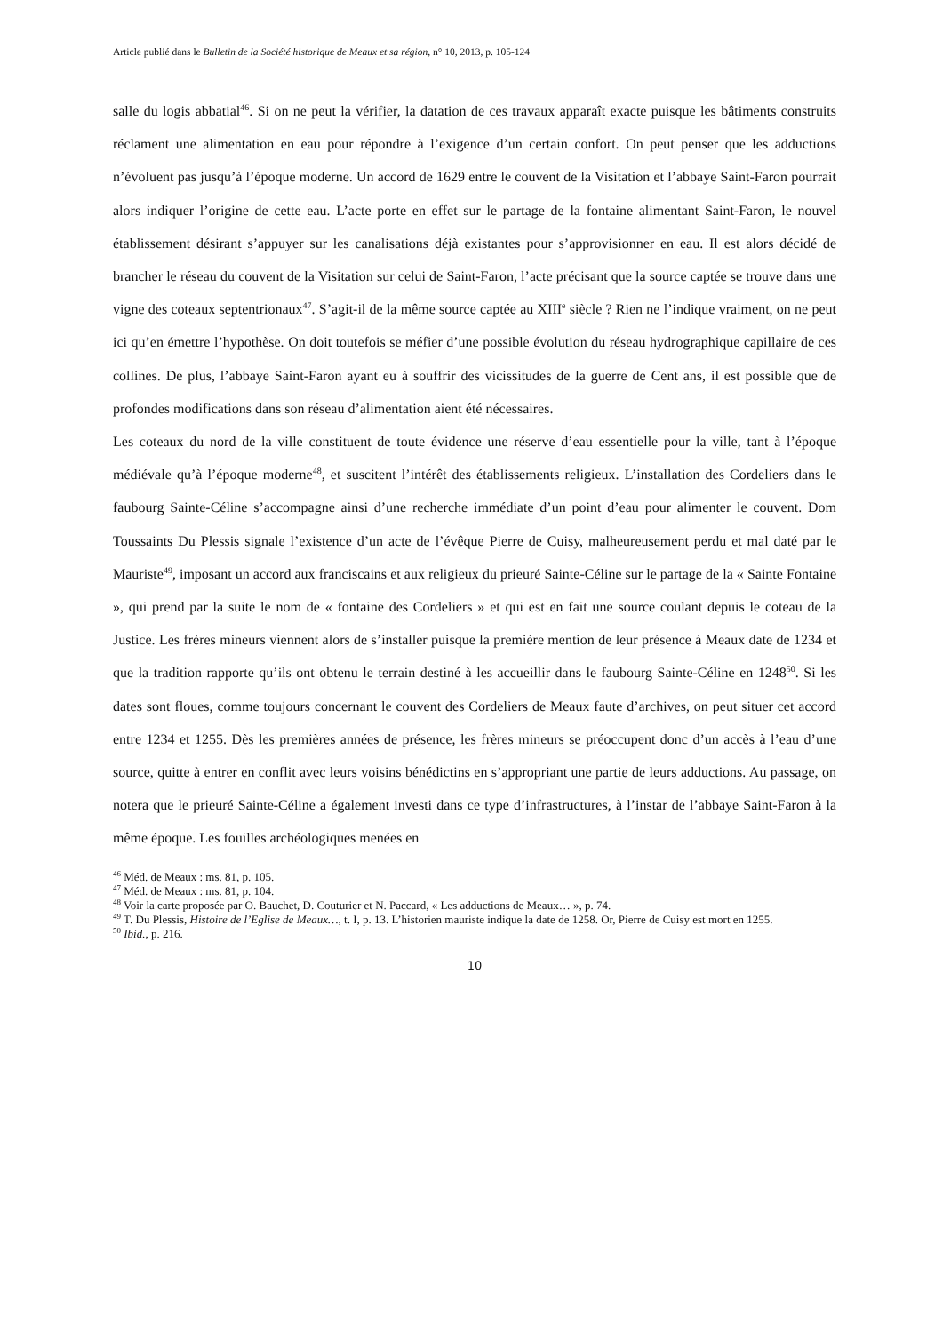Article publié dans le Bulletin de la Société historique de Meaux et sa région, n° 10, 2013, p. 105-124
salle du logis abbatial<sup>46</sup>. Si on ne peut la vérifier, la datation de ces travaux apparaît exacte puisque les bâtiments construits réclament une alimentation en eau pour répondre à l’exigence d’un certain confort. On peut penser que les adductions n’évoluent pas jusqu’à l’époque moderne. Un accord de 1629 entre le couvent de la Visitation et l’abbaye Saint-Faron pourrait alors indiquer l’origine de cette eau. L’acte porte en effet sur le partage de la fontaine alimentant Saint-Faron, le nouvel établissement désirant s’appuyer sur les canalisations déjà existantes pour s’approvisionner en eau. Il est alors décidé de brancher le réseau du couvent de la Visitation sur celui de Saint-Faron, l’acte précisant que la source captée se trouve dans une vigne des coteaux septentrionaux<sup>47</sup>. S’agit-il de la même source captée au XIII<sup>e</sup> siècle ? Rien ne l’indique vraiment, on ne peut ici qu’en émettre l’hypothèse. On doit toutefois se méfier d’une possible évolution du réseau hydrographique capillaire de ces collines. De plus, l’abbaye Saint-Faron ayant eu à souffrir des vicissitudes de la guerre de Cent ans, il est possible que de profondes modifications dans son réseau d’alimentation aient été nécessaires.
Les coteaux du nord de la ville constituent de toute évidence une réserve d’eau essentielle pour la ville, tant à l’époque médiévale qu’à l’époque moderne<sup>48</sup>, et suscitent l’intérêt des établissements religieux. L’installation des Cordeliers dans le faubourg Sainte-Céline s’accompagne ainsi d’une recherche immédiate d’un point d’eau pour alimenter le couvent. Dom Toussaints Du Plessis signale l’existence d’un acte de l’évêque Pierre de Cuisy, malheureusement perdu et mal daté par le Mauriste<sup>49</sup>, imposant un accord aux franciscains et aux religieux du prieuré Sainte-Céline sur le partage de la « Sainte Fontaine », qui prend par la suite le nom de « fontaine des Cordeliers » et qui est en fait une source coulant depuis le coteau de la Justice. Les frères mineurs viennent alors de s’installer puisque la première mention de leur présence à Meaux date de 1234 et que la tradition rapporte qu’ils ont obtenu le terrain destiné à les accueillir dans le faubourg Sainte-Céline en 1248<sup>50</sup>. Si les dates sont floues, comme toujours concernant le couvent des Cordeliers de Meaux faute d’archives, on peut situer cet accord entre 1234 et 1255. Dès les premières années de présence, les frères mineurs se préoccupent donc d’un accès à l’eau d’une source, quitte à entrer en conflit avec leurs voisins bénédictins en s’appropriant une partie de leurs adductions. Au passage, on notera que le prieuré Sainte-Céline a également investi dans ce type d’infrastructures, à l’instar de l’abbaye Saint-Faron à la même époque. Les fouilles archéologiques menées en
<sup>46</sup> Méd. de Meaux : ms. 81, p. 105.
<sup>47</sup> Méd. de Meaux : ms. 81, p. 104.
<sup>48</sup> Voir la carte proposée par O. Bauchet, D. Couturier et N. Paccard, « Les adductions de Meaux… », p. 74.
<sup>49</sup> T. Du Plessis, Histoire de l’Eglise de Meaux…, t. I, p. 13. L’historien mauriste indique la date de 1258. Or, Pierre de Cuisy est mort en 1255.
<sup>50</sup> Ibid., p. 216.
10